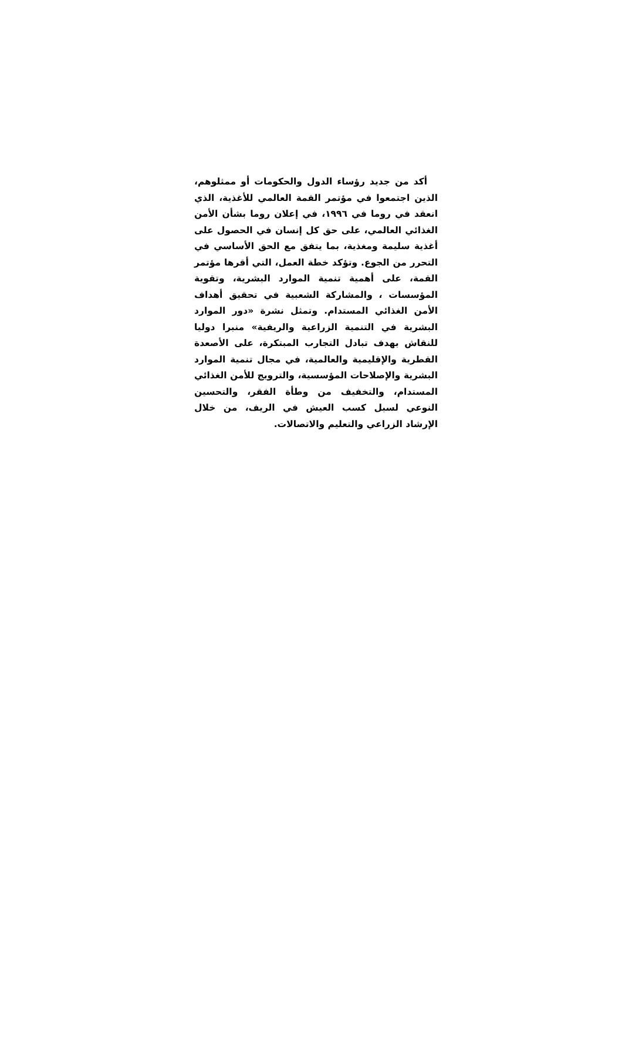أكد من جديد رؤساء الدول والحكومات أو ممثلوهم، الذين اجتمعوا في مؤتمر القمة العالمي للأغذية، الذي انعقد في روما في ١٩٩٦، في إعلان روما بشأن الأمن الغذائي العالمي، على حق كل إنسان في الحصول على أغذية سليمة ومغذية، بما يتفق مع الحق الأساسي في التحرر من الجوع. وتؤكد خطة العمل، التي أقرها مؤتمر القمة، على أهمية تنمية الموارد البشرية، وتقوية المؤسسات ، والمشاركة الشعبية في تحقيق أهداف الأمن الغذائي المستدام. وتمثل نشرة «دور الموارد البشرية في التنمية الزراعية والريفية» منبرا دوليا للنقاش بهدف تبادل التجارب المبتكرة، على الأصعدة القطرية والإقليمية والعالمية، في مجال تنمية الموارد البشرية والإصلاحات المؤسسية، والترويج للأمن الغذائي المستدام، والتخفيف من وطأة الفقر، والتحسين النوعي لسبل كسب العيش في الريف، من خلال الإرشاد الزراعي والتعليم والاتصالات.